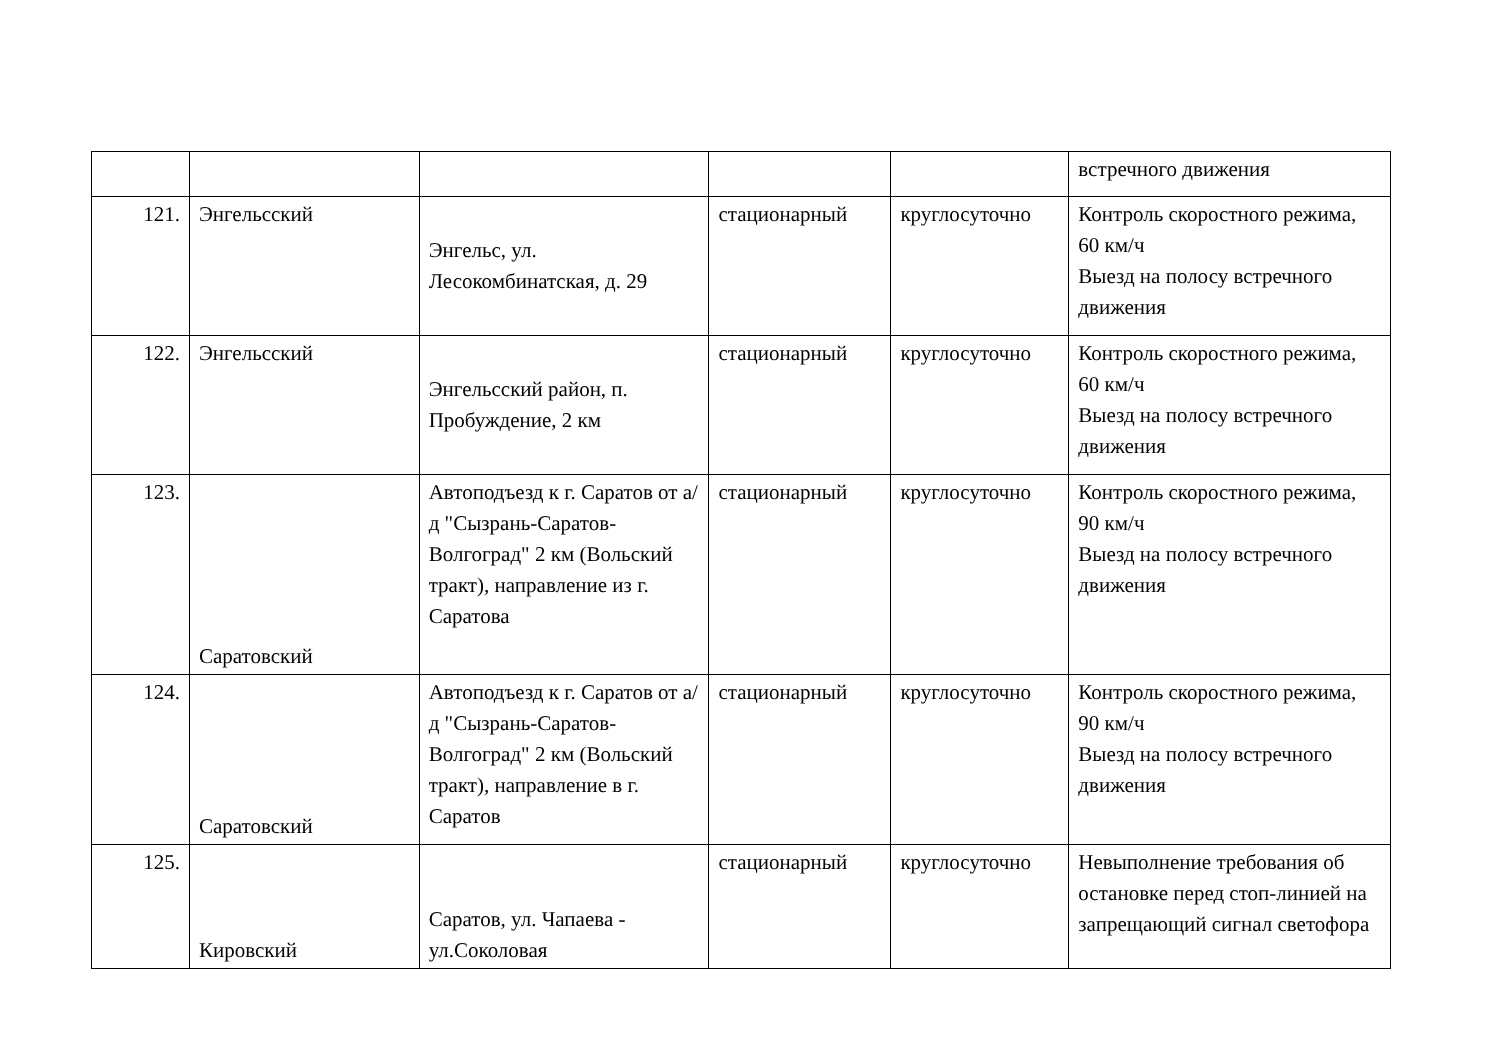| | | | | | встречного движения |
| 121. | Энгельсский | Энгельс, ул. Лесокомбинатская, д. 29 | стационарный | круглосуточно | Контроль скоростного режима, 60 км/ч Выезд на полосу встречного движения |
| 122. | Энгельсский | Энгельсский район, п. Пробуждение, 2 км | стационарный | круглосуточно | Контроль скоростного режима, 60 км/ч Выезд на полосу встречного движения |
| 123. | Саратовский | Автоподъезд к г. Саратов от а/д "Сызрань-Саратов-Волгоград" 2 км (Вольский тракт), направление из г. Саратова | стационарный | круглосуточно | Контроль скоростного режима, 90 км/ч Выезд на полосу встречного движения |
| 124. | Саратовский | Автоподъезд к г. Саратов от а/д "Сызрань-Саратов-Волгоград" 2 км (Вольский тракт), направление в г. Саратов | стационарный | круглосуточно | Контроль скоростного режима, 90 км/ч Выезд на полосу встречного движения |
| 125. | Кировский | Саратов, ул. Чапаева - ул.Соколовая | стационарный | круглосуточно | Невыполнение требования об остановке перед стоп-линией на запрещающий сигнал светофора |